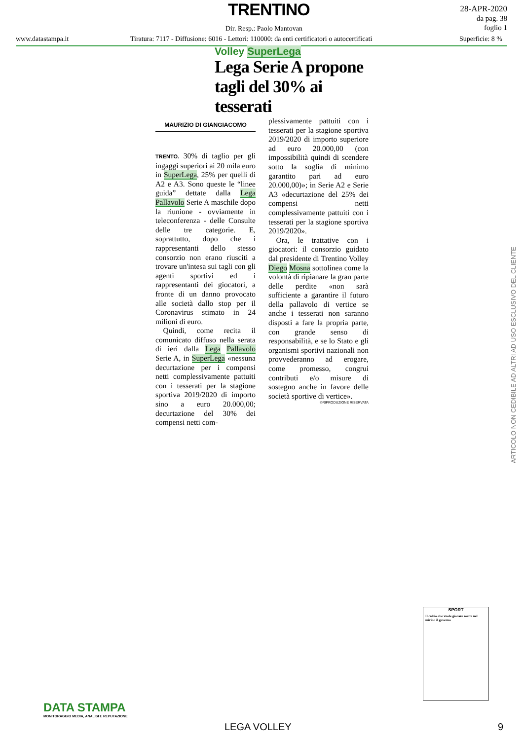TRENTINO
28-APR-2020
da pag. 38
foglio 1
Dir. Resp.: Paolo Mantovan
www.datastampa.it
Tiratura: 7117 - Diffusione: 6016 - Lettori: 110000: da enti certificatori o autocertificati
Superficie: 8 %
Volley SuperLega
Lega Serie A propone tagli del 30% ai tesserati
MAURIZIO DI GIANGIACOMO
TRENTO. 30% di taglio per gli ingaggi superiori ai 20 mila euro in SuperLega, 25% per quelli di A2 e A3. Sono queste le “linee guida” dettate dalla Lega Pallavolo Serie A maschile dopo la riunione - ovviamente in teleconferenza - delle Consulte delle tre categorie. E, soprattutto, dopo che i rappresentanti dello stesso consorzio non erano riusciti a trovare un'intesa sui tagli con gli agenti sportivi ed i rappresentanti dei giocatori, a fronte di un danno provocato alle società dallo stop per il Coronavirus stimato in 24 milioni di euro.
Quindi, come recita il comunicato diffuso nella serata di ieri dalla Lega Pallavolo Serie A, in SuperLega «nessuna decurtazione per i compensi netti complessivamente pattuiti con i tesserati per la stagione sportiva 2019/2020 di importo sino a euro 20.000,00; decurtazione del 30% dei compensi netti com-
plessivamente pattuiti con i tesserati per la stagione sportiva 2019/2020 di importo superiore ad euro 20.000,00 (con impossibilità quindi di scendere sotto la soglia di minimo garantito pari ad euro 20.000,00)»; in Serie A2 e Serie A3 «decurtazione del 25% dei compensi netti complessivamente pattuiti con i tesserati per la stagione sportiva 2019/2020».
Ora, le trattative con i giocatori: il consorzio guidato dal presidente di Trentino Volley Diego Mosna sottolinea come la volontà di ripianare la gran parte delle perdite «non sarà sufficiente a garantire il futuro della pallavolo di vertice se anche i tesserati non saranno disposti a fare la propria parte, con grande senso di responsabilità, e se lo Stato e gli organismi sportivi nazionali non provvederanno ad erogare, come promesso, congrui contributi e/o misure di sostegno anche in favore delle società sportive di vertice».
©RIPRODUZIONE RISERVATA
ARTICOLO NON CEDIBILE AD ALTRI AD USO ESCLUSIVO DEL CLIENTE
SPORT
Il calcio che vuole giocare mette nel mirino il governo
DATA STAMPA
MONITORAGGIO MEDIA, ANALISI E REPUTAZIONE
LEGA VOLLEY 9